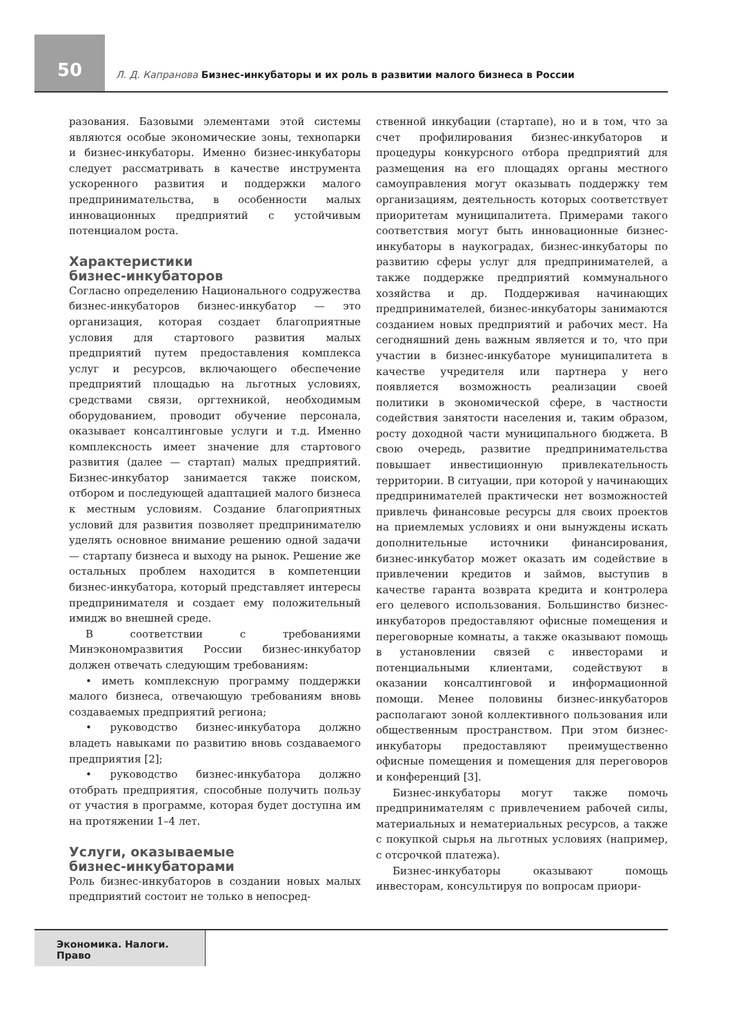50
Л. Д. Капранова Бизнес-инкубаторы и их роль в развитии малого бизнеса в России
разования. Базовыми элементами этой системы являются особые экономические зоны, технопарки и бизнес-инкубаторы. Именно бизнес-инкубаторы следует рассматривать в качестве инструмента ускоренного развития и поддержки малого предпринимательства, в особенности малых инновационных предприятий с устойчивым потенциалом роста.
Характеристики
бизнес-инкубаторов
Согласно определению Национального содружества бизнес-инкубаторов бизнес-инкубатор — это организация, которая создает благоприятные условия для стартового развития малых предприятий путем предоставления комплекса услуг и ресурсов, включающего обеспечение предприятий площадью на льготных условиях, средствами связи, оргтехникой, необходимым оборудованием, проводит обучение персонала, оказывает консалтинговые услуги и т.д. Именно комплексность имеет значение для стартового развития (далее — стартап) малых предприятий. Бизнес-инкубатор занимается также поиском, отбором и последующей адаптацией малого бизнеса к местным условиям. Создание благоприятных условий для развития позволяет предпринимателю уделять основное внимание решению одной задачи — стартапу бизнеса и выходу на рынок. Решение же остальных проблем находится в компетенции бизнес-инкубатора, который представляет интересы предпринимателя и создает ему положительный имидж во внешней среде.
В соответствии с требованиями Минэкономразвития России бизнес-инкубатор должен отвечать следующим требованиям:
• иметь комплексную программу поддержки малого бизнеса, отвечающую требованиям вновь создаваемых предприятий региона;
• руководство бизнес-инкубатора должно владеть навыками по развитию вновь создаваемого предприятия [2];
• руководство бизнес-инкубатора должно отобрать предприятия, способные получить пользу от участия в программе, которая будет доступна им на протяжении 1–4 лет.
Услуги, оказываемые
бизнес-инкубаторами
Роль бизнес-инкубаторов в создании новых малых предприятий состоит не только в непосред-
ственной инкубации (стартапе), но и в том, что за счет профилирования бизнес-инкубаторов и процедуры конкурсного отбора предприятий для размещения на его площадях органы местного самоуправления могут оказывать поддержку тем организациям, деятельность которых соответствует приоритетам муниципалитета. Примерами такого соответствия могут быть инновационные бизнес-инкубаторы в наукоградах, бизнес-инкубаторы по развитию сферы услуг для предпринимателей, а также поддержке предприятий коммунального хозяйства и др. Поддерживая начинающих предпринимателей, бизнес-инкубаторы занимаются созданием новых предприятий и рабочих мест. На сегодняшний день важным является и то, что при участии в бизнес-инкубаторе муниципалитета в качестве учредителя или партнера у него появляется возможность реализации своей политики в экономической сфере, в частности содействия занятости населения и, таким образом, росту доходной части муниципального бюджета. В свою очередь, развитие предпринимательства повышает инвестиционную привлекательность территории. В ситуации, при которой у начинающих предпринимателей практически нет возможностей привлечь финансовые ресурсы для своих проектов на приемлемых условиях и они вынуждены искать дополнительные источники финансирования, бизнес-инкубатор может оказать им содействие в привлечении кредитов и займов, выступив в качестве гаранта возврата кредита и контролера его целевого использования. Большинство бизнес-инкубаторов предоставляют офисные помещения и переговорные комнаты, а также оказывают помощь в установлении связей с инвесторами и потенциальными клиентами, содействуют в оказании консалтинговой и информационной помощи. Менее половины бизнес-инкубаторов располагают зоной коллективного пользования или общественным пространством. При этом бизнес-инкубаторы предоставляют преимущественно офисные помещения и помещения для переговоров и конференций [3].
Бизнес-инкубаторы могут также помочь предпринимателям с привлечением рабочей силы, материальных и нематериальных ресурсов, а также с покупкой сырья на льготных условиях (например, с отсрочкой платежа).
Бизнес-инкубаторы оказывают помощь инвесторам, консультируя по вопросам приори-
Экономика. Налоги. Право